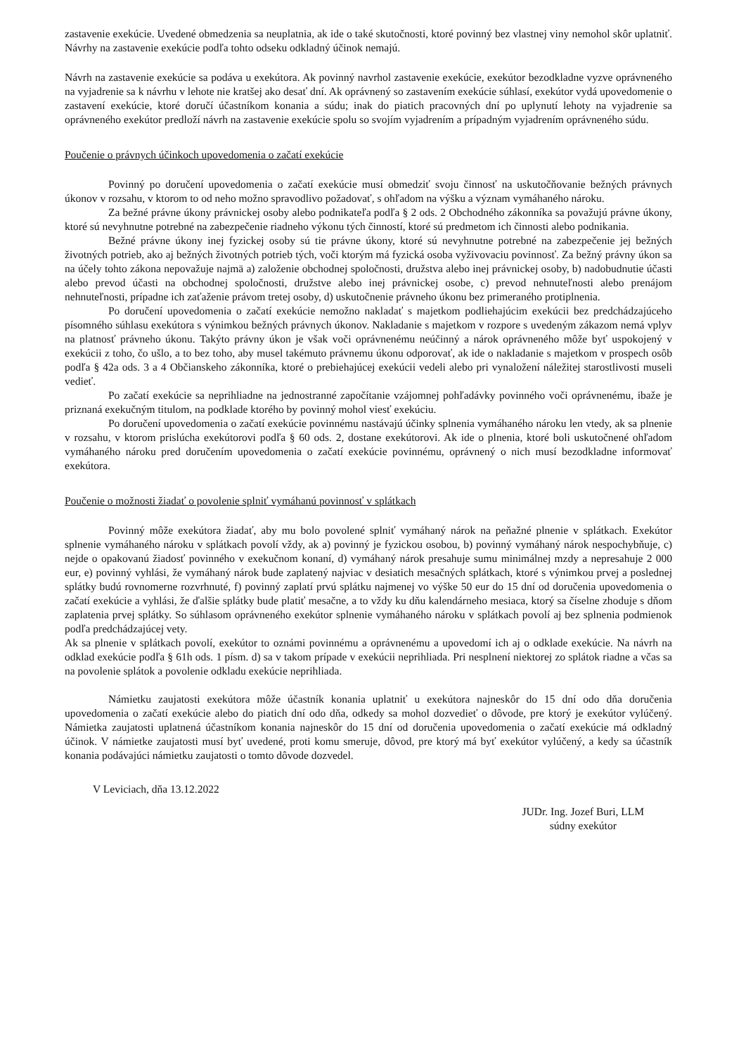zastavenie exekúcie. Uvedené obmedzenia sa neuplatnia, ak ide o také skutočnosti, ktoré povinný bez vlastnej viny nemohol skôr uplatniť. Návrhy na zastavenie exekúcie podľa tohto odseku odkladný účinok nemajú.
Návrh na zastavenie exekúcie sa podáva u exekútora. Ak povinný navrhol zastavenie exekúcie, exekútor bezodkladne vyzve oprávneného na vyjadrenie sa k návrhu v lehote nie kratšej ako desať dní. Ak oprávnený so zastavením exekúcie súhlasí, exekútor vydá upovedomenie o zastavení exekúcie, ktoré doručí účastníkom konania a súdu; inak do piatich pracovných dní po uplynutí lehoty na vyjadrenie sa oprávneného exekútor predloží návrh na zastavenie exekúcie spolu so svojím vyjadrením a prípadným vyjadrením oprávneného súdu.
Poučenie o právnych účinkoch upovedomenia o začatí exekúcie
Povinný po doručení upovedomenia o začatí exekúcie musí obmedziť svoju činnosť na uskutočňovanie bežných právnych úkonov v rozsahu, v ktorom to od neho možno spravodlivo požadovať, s ohľadom na výšku a význam vymáhaného nároku.
Za bežné právne úkony právnickej osoby alebo podnikateľa podľa § 2 ods. 2 Obchodného zákonníka sa považujú právne úkony, ktoré sú nevyhnutne potrebné na zabezpečenie riadneho výkonu tých činností, ktoré sú predmetom ich činnosti alebo podnikania.
Bežné právne úkony inej fyzickej osoby sú tie právne úkony, ktoré sú nevyhnutne potrebné na zabezpečenie jej bežných životných potrieb, ako aj bežných životných potrieb tých, voči ktorým má fyzická osoba vyživovaciu povinnosť. Za bežný právny úkon sa na účely tohto zákona nepovažuje najmä a) založenie obchodnej spoločnosti, družstva alebo inej právnickej osoby, b) nadobudnutie účasti alebo prevod účasti na obchodnej spoločnosti, družstve alebo inej právnickej osobe, c) prevod nehnuteľnosti alebo prenájom nehnuteľnosti, prípadne ich zaťaženie právom tretej osoby, d) uskutočnenie právneho úkonu bez primeraného protiplnenia.
Po doručení upovedomenia o začatí exekúcie nemožno nakladať s majetkom podliehajúcim exekúcii bez predchádzajúceho písomného súhlasu exekútora s výnimkou bežných právnych úkonov. Nakladanie s majetkom v rozpore s uvedeným zákazom nemá vplyv na platnosť právneho úkonu. Takýto právny úkon je však voči oprávnenému neúčinný a nárok oprávneného môže byť uspokojený v exekúcii z toho, čo ušlo, a to bez toho, aby musel takémuto právnemu úkonu odporovať, ak ide o nakladanie s majetkom v prospech osôb podľa § 42a ods. 3 a 4 Občianskeho zákonníka, ktoré o prebiehajúcej exekúcii vedeli alebo pri vynaložení náležitej starostlivosti museli vedieť.
Po začatí exekúcie sa neprihliadne na jednostranné započítanie vzájomnej pohľadávky povinného voči oprávnenému, ibaže je priznaná exekučným titulom, na podklade ktorého by povinný mohol viesť exekúciu.
Po doručení upovedomenia o začatí exekúcie povinnému nastávajú účinky splnenia vymáhaného nároku len vtedy, ak sa plnenie v rozsahu, v ktorom prislúcha exekútorovi podľa § 60 ods. 2, dostane exekútorovi. Ak ide o plnenia, ktoré boli uskutočnené ohľadom vymáhaného nároku pred doručením upovedomenia o začatí exekúcie povinnému, oprávnený o nich musí bezodkladne informovať exekútora.
Poučenie o možnosti žiadať o povolenie splniť vymáhanú povinnosť v splátkach
Povinný môže exekútora žiadať, aby mu bolo povolené splniť vymáhaný nárok na peňažné plnenie v splátkach. Exekútor splnenie vymáhaného nároku v splátkach povolí vždy, ak a) povinný je fyzickou osobou, b) povinný vymáhaný nárok nespochybňuje, c) nejde o opakovanú žiadosť povinného v exekučnom konaní, d) vymáhaný nárok presahuje sumu minimálnej mzdy a nepresahuje 2 000 eur, e) povinný vyhlási, že vymáhaný nárok bude zaplatený najviac v desiatich mesačných splátkach, ktoré s výnimkou prvej a poslednej splátky budú rovnomerne rozvrhnuté, f) povinný zaplatí prvú splátku najmenej vo výške 50 eur do 15 dní od doručenia upovedomenia o začatí exekúcie a vyhlási, že ďalšie splátky bude platiť mesačne, a to vždy ku dňu kalendárneho mesiaca, ktorý sa číselne zhoduje s dňom zaplatenia prvej splátky. So súhlasom oprávneného exekútor splnenie vymáhaného nároku v splátkach povolí aj bez splnenia podmienok podľa predchádzajúcej vety.
Ak sa plnenie v splátkach povolí, exekútor to oznámi povinnému a oprávnenému a upovedomí ich aj o odklade exekúcie. Na návrh na odklad exekúcie podľa § 61h ods. 1 písm. d) sa v takom prípade v exekúcii neprihliada. Pri nesplnení niektorej zo splátok riadne a včas sa na povolenie splátok a povolenie odkladu exekúcie neprihliada.
Námietku zaujatosti exekútora môže účastník konania uplatniť u exekútora najneskôr do 15 dní odo dňa doručenia upovedomenia o začatí exekúcie alebo do piatich dní odo dňa, odkedy sa mohol dozvedieť o dôvode, pre ktorý je exekútor vylúčený. Námietka zaujatosti uplatnená účastníkom konania najneskôr do 15 dní od doručenia upovedomenia o začatí exekúcie má odkladný účinok. V námietke zaujatosti musí byť uvedené, proti komu smeruje, dôvod, pre ktorý má byť exekútor vylúčený, a kedy sa účastník konania podávajúci námietku zaujatosti o tomto dôvode dozvedel.
V Leviciach, dňa 13.12.2022
JUDr. Ing. Jozef Buri, LLM
súdny exekútor